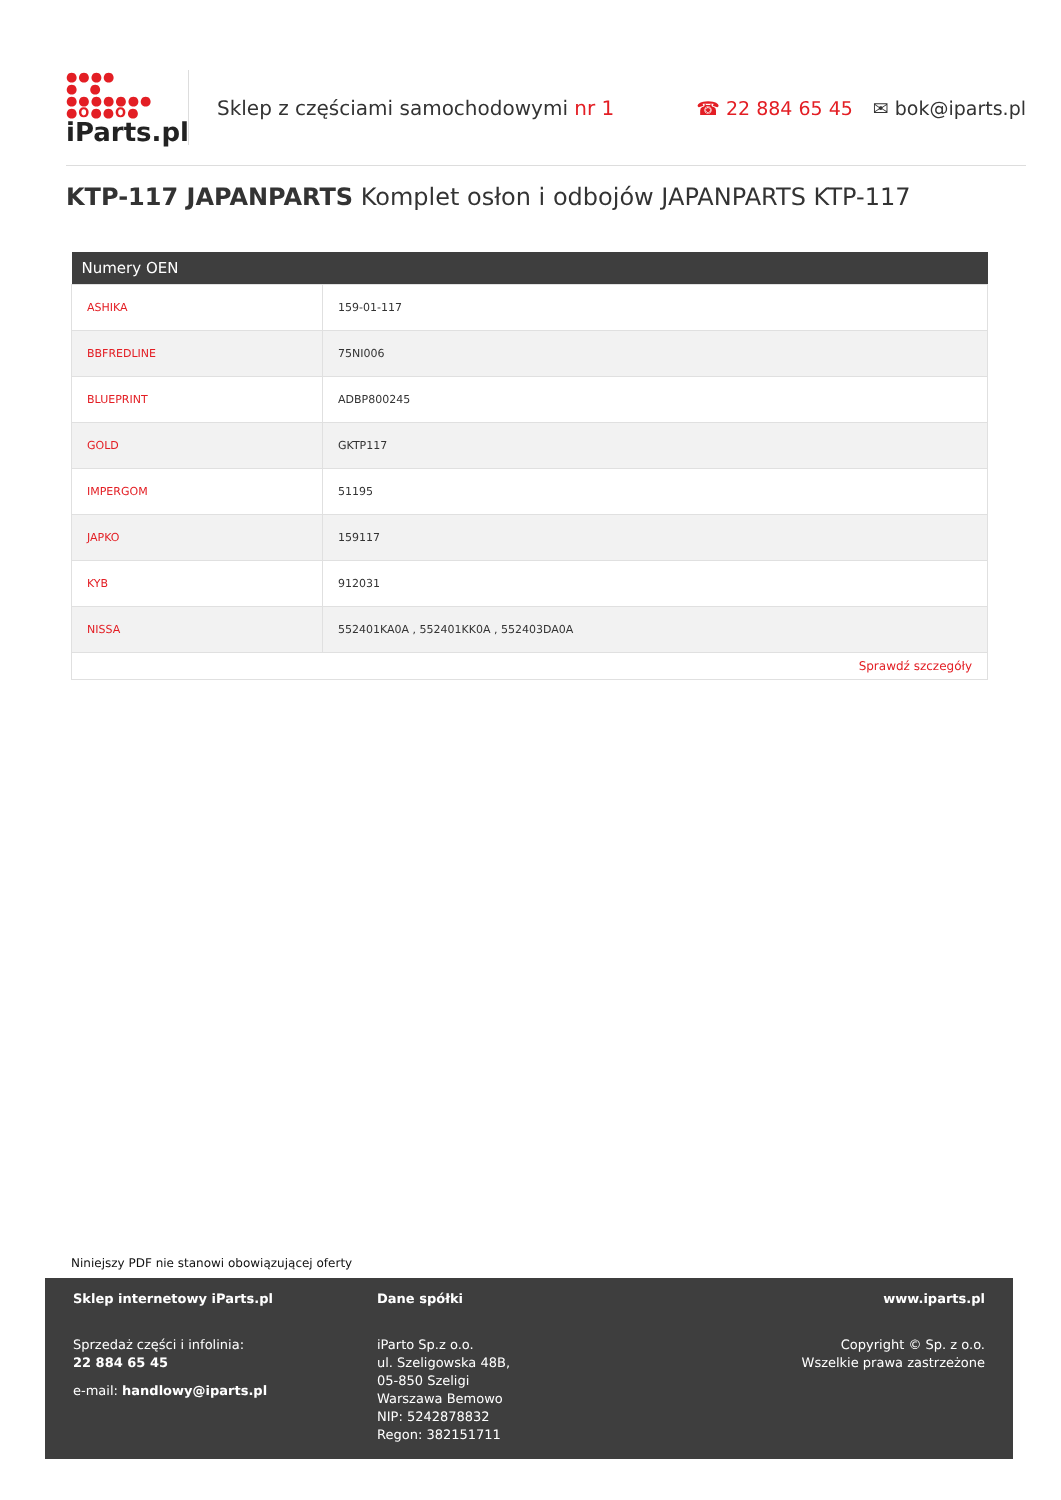●●●●
● ●
●●●●●●●
●O●●O●
iParts.pl
Sklep z częściami samochodowymi nr 1
☎ 22 884 65 45 ✉ bok@iparts.pl
KTP-117 JAPANPARTS Komplet osłon i odbojów JAPANPARTS KTP-117
| Numery OEN | |
| --- | --- |
| ASHIKA | 159-01-117 |
| BBFREDLINE | 75NI006 |
| BLUEPRINT | ADBP800245 |
| GOLD | GKTP117 |
| IMPERGOM | 51195 |
| JAPKO | 159117 |
| KYB | 912031 |
| NISSA | 552401KA0A , 552401KK0A , 552403DA0A |
| Sprawdź szczegóły | |
Niniejszy PDF nie stanowi obowiązującej oferty
Sklep internetowy iParts.pl
Sprzedaż części i infolinia:
22 884 65 45
e-mail: handlowy@iparts.pl
Dane spółki
iParto Sp.z o.o.
ul. Szeligowska 48B,
05-850 Szeligi
Warszawa Bemowo
NIP: 5242878832
Regon: 382151711
www.iparts.pl
Copyright © Sp. z o.o.
Wszelkie prawa zastrzeżone